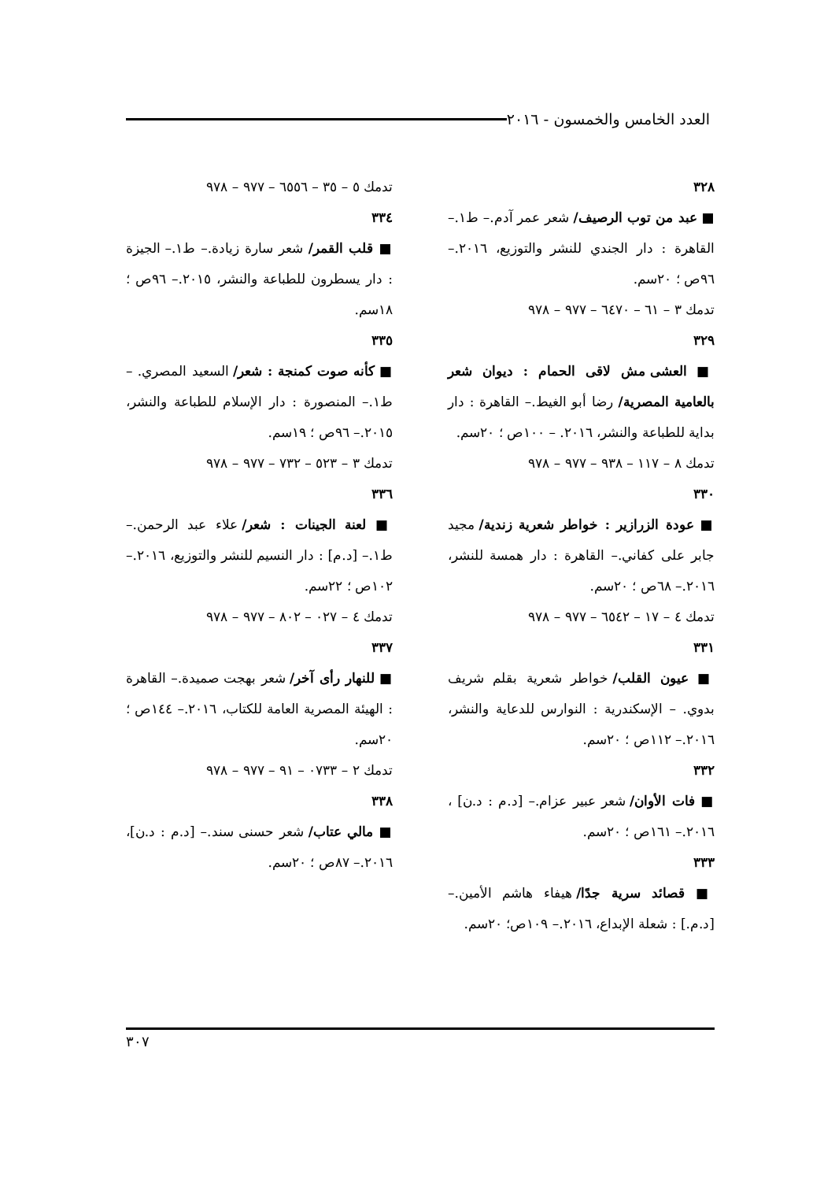العدد الخامس والخمسون - ٢٠١٦
٣٢٨
■ عبد من توب الرصيف/ شعر عمر آدم.– ط١.– القاهرة : دار الجندي للنشر والتوزيع، ٢٠١٦.– ٩٦ص ؛ ٢٠سم.
تدمك ٣ – ٦١ – ٦٤٧٠ – ٩٧٧ – ٩٧٨
٣٢٩
■ العشى مش لاقى الحمام : ديوان شعر بالعامية المصرية/ رضا أبو الغيط.– القاهرة : دار بداية للطباعة والنشر، ٢٠١٦. – ١٠٠ص ؛ ٢٠سم.
تدمك ٨ – ١١٧ – ٩٣٨ – ٩٧٧ – ٩٧٨
٣٣٠
■ عودة الزرازير : خواطر شعرية زندية/ مجيد جابر على كفاني.– القاهرة : دار همسة للنشر، ٢٠١٦.– ٦٨ص ؛ ٢٠سم.
تدمك ٤ – ١٧ – ٦٥٤٢ – ٩٧٧ – ٩٧٨
٣٣١
■ عيون القلب/ خواطر شعرية بقلم شريف بدوي. – الإسكندرية : النوارس للدعاية والنشر، ٢٠١٦.– ١١٢ص ؛ ٢٠سم.
٣٣٢
■ فات الأوان/ شعر عبير عزام.– [د.م : د.ن] ، ٢٠١٦.– ١٦١ص ؛ ٢٠سم.
٣٣٣
■ قصائد سرية جدًا/ هيفاء هاشم الأمين.– [د.م.] : شعلة الإبداع، ٢٠١٦.– ١٠٩ص؛ ٢٠سم.
تدمك ٥ – ٣٥ – ٦٥٥٦ – ٩٧٧ – ٩٧٨
٣٣٤
■ قلب القمر/ شعر سارة زيادة.– ط١.– الجيزة : دار يسطرون للطباعة والنشر، ٢٠١٥.– ٩٦ص ؛ ١٨سم.
٣٣٥
■ كأنه صوت كمنجة : شعر/ السعيد المصري. – ط١.– المنصورة : دار الإسلام للطباعة والنشر، ٢٠١٥.– ٩٦ص ؛ ١٩سم.
تدمك ٣ – ٥٢٣ – ٧٣٢ – ٩٧٧ – ٩٧٨
٣٣٦
■ لعنة الجينات : شعر/ علاء عبد الرحمن.– ط١.– [د.م] : دار النسيم للنشر والتوزيع، ٢٠١٦.– ١٠٢ص ؛ ٢٢سم.
تدمك ٤ – ٠٢٧ – ٨٠٢ – ٩٧٧ – ٩٧٨
٣٣٧
■ للنهار رأى آخر/ شعر بهجت صميدة.– القاهرة : الهيئة المصرية العامة للكتاب، ٢٠١٦.– ١٤٤ص ؛ ٢٠سم.
تدمك ٢ – ٠٧٣٣ – ٩١ – ٩٧٧ – ٩٧٨
٣٣٨
■ مالي عتاب/ شعر حسنى سند.– [د.م : د.ن]، ٢٠١٦.– ٨٧ص ؛ ٢٠سم.
٣٠٧